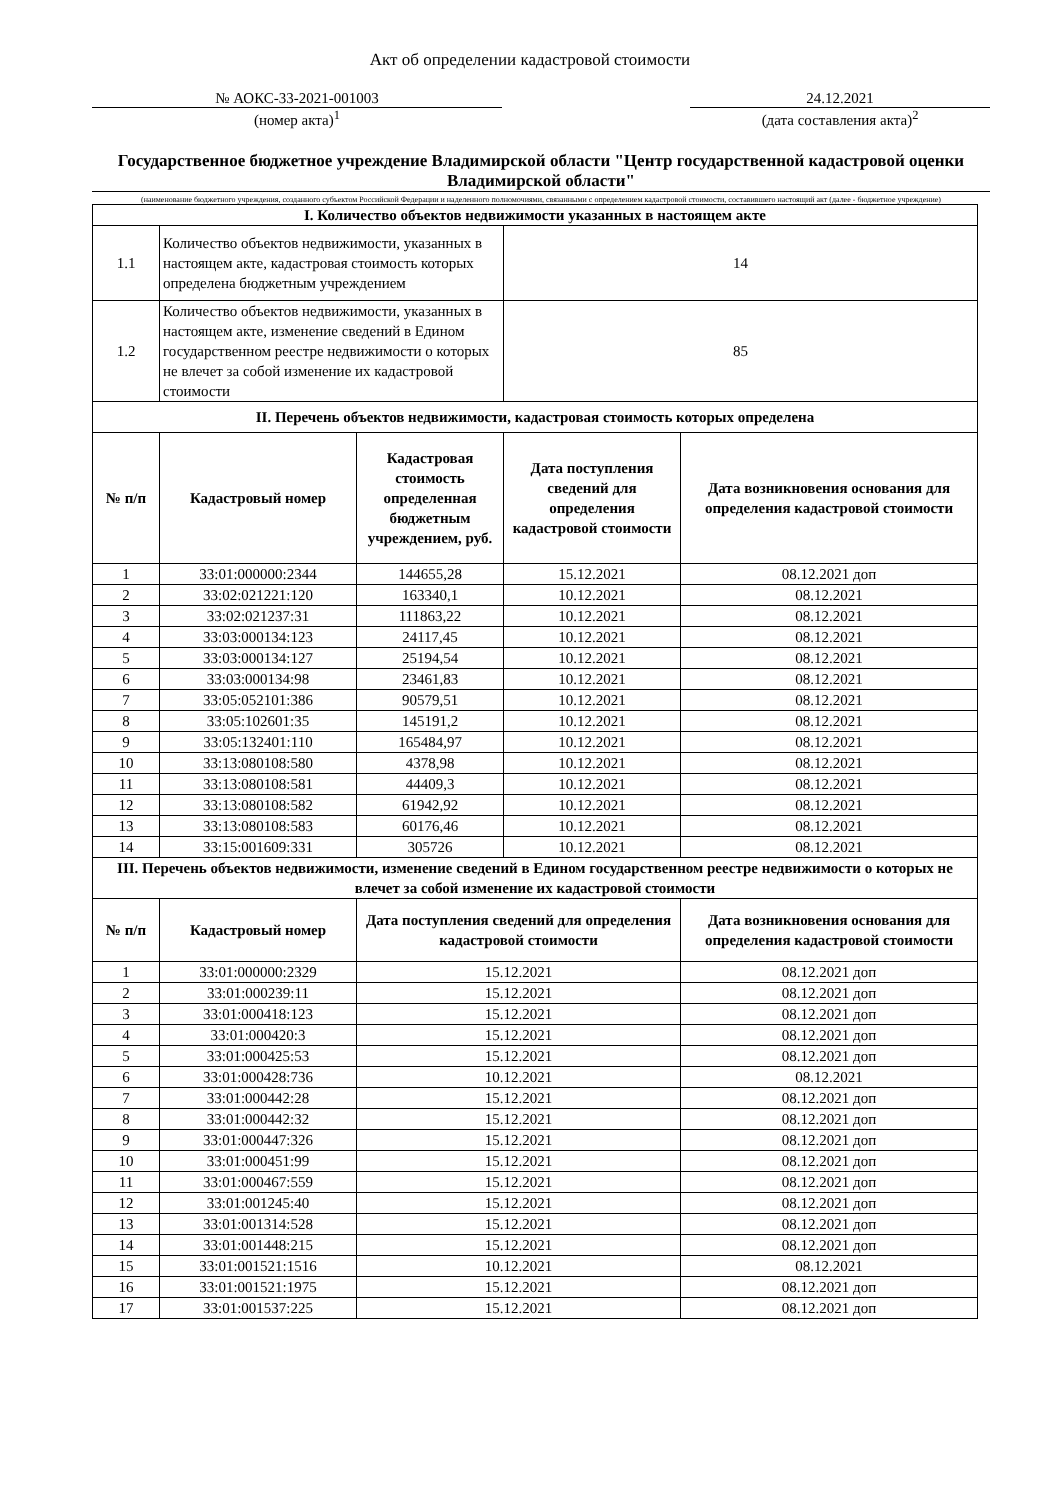Акт об определении кадастровой стоимости
№ АОКС-33-2021-001003
(номер акта)<sup>1</sup>
24.12.2021
(дата составления акта)<sup>2</sup>
Государственное бюджетное учреждение Владимирской области "Центр государственной кадастровой оценки Владимирской области"
(наименование бюджетного учреждения, созданного субъектом Российской Федерации и наделенного полномочиями, связанными с определением кадастровой стоимости, составившего настоящий акт (далее - бюджетное учреждение)
| I. Количество объектов недвижимости указанных в настоящем акте | | | | |
| --- | --- | --- | --- | --- |
| 1.1 | Количество объектов недвижимости, указанных в настоящем акте, кадастровая стоимость которых определена бюджетным учреждением | | 14 | |
| 1.2 | Количество объектов недвижимости, указанных в настоящем акте, изменение сведений в Едином государственном реестре недвижимости о которых не влечет за собой изменение их кадастровой стоимости | | 85 | |
| II. Перечень объектов недвижимости, кадастровая стоимость которых определена | | | | |
| № п/п | Кадастровый номер | Кадастровая стоимость определенная бюджетным учреждением, руб. | Дата поступления сведений для определения кадастровой стоимости | Дата возникновения основания для определения кадастровой стоимости |
| 1 | 33:01:000000:2344 | 144655,28 | 15.12.2021 | 08.12.2021 доп |
| 2 | 33:02:021221:120 | 163340,1 | 10.12.2021 | 08.12.2021 |
| 3 | 33:02:021237:31 | 111863,22 | 10.12.2021 | 08.12.2021 |
| 4 | 33:03:000134:123 | 24117,45 | 10.12.2021 | 08.12.2021 |
| 5 | 33:03:000134:127 | 25194,54 | 10.12.2021 | 08.12.2021 |
| 6 | 33:03:000134:98 | 23461,83 | 10.12.2021 | 08.12.2021 |
| 7 | 33:05:052101:386 | 90579,51 | 10.12.2021 | 08.12.2021 |
| 8 | 33:05:102601:35 | 145191,2 | 10.12.2021 | 08.12.2021 |
| 9 | 33:05:132401:110 | 165484,97 | 10.12.2021 | 08.12.2021 |
| 10 | 33:13:080108:580 | 4378,98 | 10.12.2021 | 08.12.2021 |
| 11 | 33:13:080108:581 | 44409,3 | 10.12.2021 | 08.12.2021 |
| 12 | 33:13:080108:582 | 61942,92 | 10.12.2021 | 08.12.2021 |
| 13 | 33:13:080108:583 | 60176,46 | 10.12.2021 | 08.12.2021 |
| 14 | 33:15:001609:331 | 305726 | 10.12.2021 | 08.12.2021 |
| III. Перечень объектов недвижимости, изменение сведений в Едином государственном реестре недвижимости о которых не влечет за собой изменение их кадастровой стоимости | | | | |
| № п/п | Кадастровый номер | Дата поступления сведений для определения кадастровой стоимости | | Дата возникновения основания для определения кадастровой стоимости |
| 1 | 33:01:000000:2329 | 15.12.2021 | | 08.12.2021 доп |
| 2 | 33:01:000239:11 | 15.12.2021 | | 08.12.2021 доп |
| 3 | 33:01:000418:123 | 15.12.2021 | | 08.12.2021 доп |
| 4 | 33:01:000420:3 | 15.12.2021 | | 08.12.2021 доп |
| 5 | 33:01:000425:53 | 15.12.2021 | | 08.12.2021 доп |
| 6 | 33:01:000428:736 | 10.12.2021 | | 08.12.2021 |
| 7 | 33:01:000442:28 | 15.12.2021 | | 08.12.2021 доп |
| 8 | 33:01:000442:32 | 15.12.2021 | | 08.12.2021 доп |
| 9 | 33:01:000447:326 | 15.12.2021 | | 08.12.2021 доп |
| 10 | 33:01:000451:99 | 15.12.2021 | | 08.12.2021 доп |
| 11 | 33:01:000467:559 | 15.12.2021 | | 08.12.2021 доп |
| 12 | 33:01:001245:40 | 15.12.2021 | | 08.12.2021 доп |
| 13 | 33:01:001314:528 | 15.12.2021 | | 08.12.2021 доп |
| 14 | 33:01:001448:215 | 15.12.2021 | | 08.12.2021 доп |
| 15 | 33:01:001521:1516 | 10.12.2021 | | 08.12.2021 |
| 16 | 33:01:001521:1975 | 15.12.2021 | | 08.12.2021 доп |
| 17 | 33:01:001537:225 | 15.12.2021 | | 08.12.2021 доп |